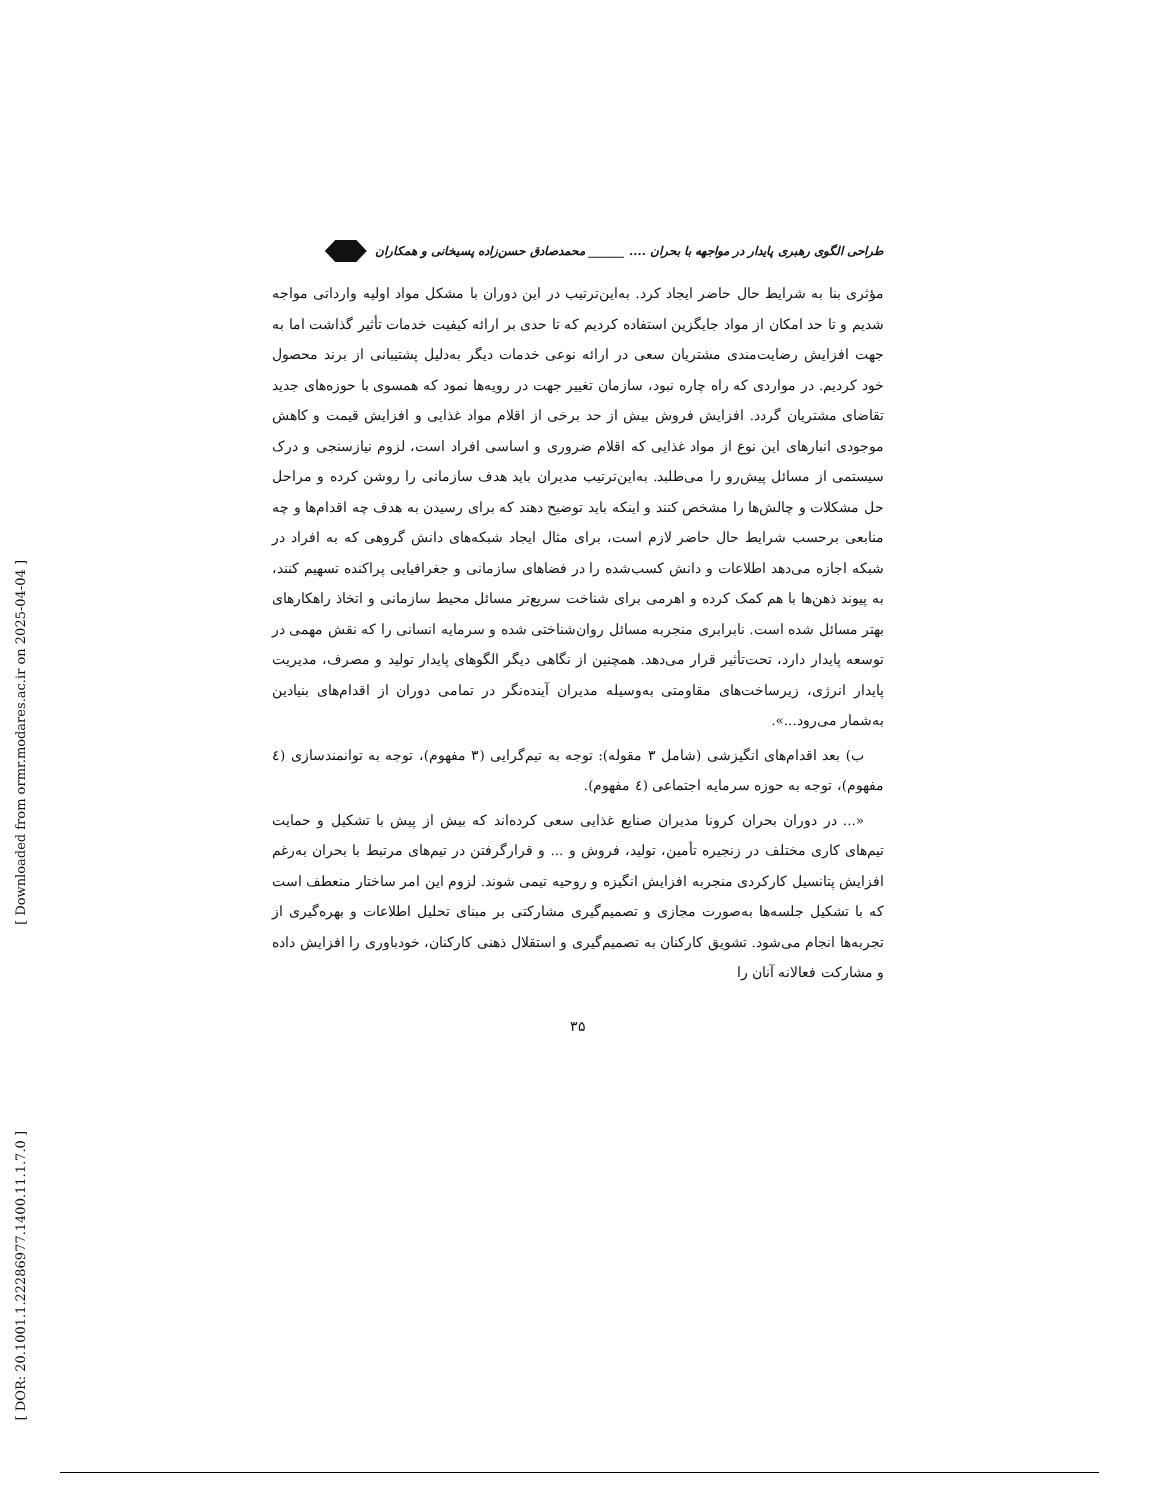[ Downloaded from ormr.modares.ac.ir on 2025-04-04 ]
[ DOR: 20.1001.1.22286977.1400.11.1.7.0 ]
طراحی الگوی رهبری پایدار در مواجهه با بحران .... ______ محمدصادق حسن‌زاده پسیخانی و همکاران
مؤثری بنا به شرایط حال حاضر ایجاد کرد. به‌این‌ترتیب در این دوران با مشکل مواد اولیه وارداتی مواجه شدیم و تا حد امکان از مواد جایگزین استفاده کردیم که تا حدی بر ارائه کیفیت خدمات تأثیر گذاشت اما به جهت افزایش رضایت‌مندی مشتریان سعی در ارائه نوعی خدمات دیگر به‌دلیل پشتیبانی از برند محصول خود کردیم. در مواردی که راه چاره نبود، سازمان تغییر جهت در رویه‌ها نمود که همسوی با حوزه‌های جدید تقاضای مشتریان گردد. افزایش فروش بیش از حد برخی از اقلام مواد غذایی و افزایش قیمت و کاهش موجودی انبارهای این نوع از مواد غذایی که اقلام ضروری و اساسی افراد است، لزوم نیازسنجی و درک سیستمی از مسائل پیش‌رو را می‌طلبد. به‌این‌ترتیب مدیران باید هدف سازمانی را روشن کرده و مراحل حل مشکلات و چالش‌ها را مشخص کنند و اینکه باید توضیح دهند که برای رسیدن به هدف چه اقدام‌ها و چه منابعی برحسب شرایط حال حاضر لازم است، برای مثال ایجاد شبکه‌های دانش گروهی که به افراد در شبکه اجازه می‌دهد اطلاعات و دانش کسب‌شده را در فضاهای سازمانی و جغرافیایی پراکنده تسهیم کنند، به پیوند ذهن‌ها با هم کمک کرده و اهرمی برای شناخت سریع‌تر مسائل محیط سازمانی و اتخاذ راهکارهای بهتر مسائل شده است. نابرابری منجربه مسائل روان‌شناختی شده و سرمایه انسانی را که نقش مهمی در توسعه پایدار دارد، تحت‌تأثیر قرار می‌دهد. همچنین از نگاهی دیگر الگوهای پایدار تولید و مصرف، مدیریت پایدار انرژی، زیرساخت‌های مقاومتی به‌وسیله مدیران آینده‌نگر در تمامی دوران از اقدام‌های بنیادین به‌شمار می‌رود...».
ب) بعد اقدام‌های انگیزشی (شامل ۳ مقوله): توجه به تیم‌گرایی (۳ مفهوم)، توجه به توانمندسازی (٤ مفهوم)، توجه به حوزه سرمایه اجتماعی (٤ مفهوم).
«... در دوران بحران کرونا مدیران صنایع غذایی سعی کرده‌اند که بیش از پیش با تشکیل و حمایت تیم‌های کاری مختلف در زنجیره تأمین، تولید، فروش و ... و قرارگرفتن در تیم‌های مرتبط با بحران به‌رغم افزایش پتانسیل کارکردی منجربه افزایش انگیزه و روحیه تیمی شوند. لزوم این امر ساختار منعطف است که با تشکیل جلسه‌ها به‌صورت مجازی و تصمیم‌گیری مشارکتی بر مبنای تحلیل اطلاعات و بهره‌گیری از تجربه‌ها انجام می‌شود. تشویق کارکنان به تصمیم‌گیری و استقلال ذهنی کارکنان، خودباوری را افزایش داده و مشارکت فعالانه آنان را
۳۵